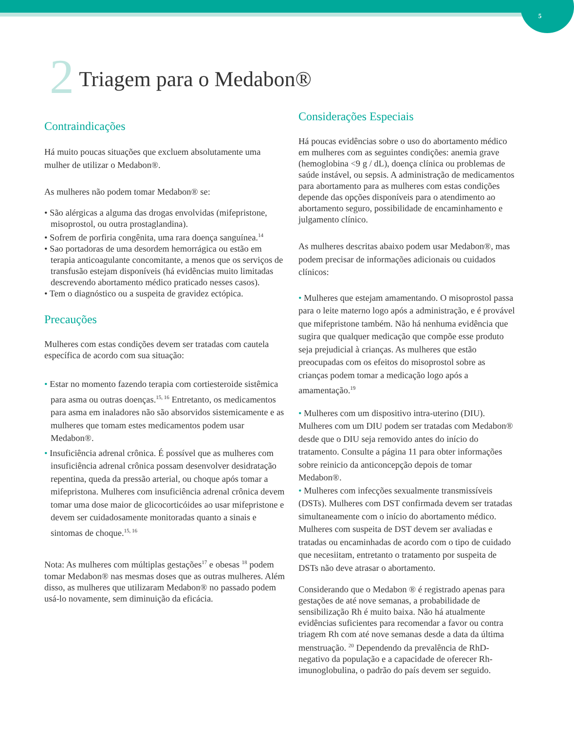5
2 Triagem para o Medabon®
Contraindicações
Há muito poucas situações que excluem absolutamente uma mulher de utilizar o Medabon®.
As mulheres não podem tomar Medabon® se:
• São alérgicas a alguma das drogas envolvidas (mifepristone, misoprostol, ou outra prostaglandina).
• Sofrem de porfiria congênita, uma rara doença sanguínea.<sup>14</sup>
• Sao portadoras de uma desordem hemorrágica ou estão em terapia anticoagulante concomitante, a menos que os serviços de transfusão estejam disponíveis (há evidências muito limitadas descrevendo abortamento médico praticado nesses casos).
• Tem o diagnóstico ou a suspeita de gravidez ectópica.
Precauções
Mulheres com estas condições devem ser tratadas com cautela específica de acordo com sua situação:
• Estar no momento fazendo terapia com cortiesteroide sistêmica para asma ou outras doenças.<sup>15, 16</sup> Entretanto, os medicamentos para asma em inaladores não são absorvidos sistemicamente e as mulheres que tomam estes medicamentos podem usar Medabon®.
• Insuficiência adrenal crônica. É possível que as mulheres com insuficiência adrenal crônica possam desenvolver desidratação repentina, queda da pressão arterial, ou choque após tomar a mifepristona. Mulheres com insuficiência adrenal crônica devem tomar uma dose maior de glicocorticóides ao usar mifepristone e devem ser cuidadosamente monitoradas quanto a sinais e sintomas de choque.<sup>15, 16</sup>
Nota: As mulheres com múltiplas gestações<sup>17</sup> e obesas <sup>18</sup> podem tomar Medabon® nas mesmas doses que as outras mulheres. Além disso, as mulheres que utilizaram Medabon® no passado podem usá-lo novamente, sem diminuição da eficácia.
Considerações Especiais
Há poucas evidências sobre o uso do abortamento médico
em mulheres com as seguintes condições: anemia grave (hemoglobina <9 g / dL), doença clínica ou problemas de saúde instável, ou sepsis. A administração de medicamentos para abortamento para as mulheres com estas condições depende das opções disponíveis para o atendimento ao abortamento seguro, possibilidade de encaminhamento e julgamento clínico.
As mulheres descritas abaixo podem usar Medabon®, mas podem precisar de informações adicionais ou cuidados clínicos:
• Mulheres que estejam amamentando. O misoprostol passa para o leite materno logo após a administração, e é provável que mifepristone também. Não há nenhuma evidência que sugira que qualquer medicação que compõe esse produto seja prejudicial à crianças. As mulheres que estão preocupadas com os efeitos do misoprostol sobre as crianças podem tomar a medicação logo após a amamentação.<sup>19</sup>
• Mulheres com um dispositivo intra-uterino (DIU). Mulheres com um DIU podem ser tratadas com Medabon® desde que o DIU seja removido antes do início do tratamento. Consulte a página 11 para obter informações sobre reinicio da anticoncepção depois de tomar Medabon®.
• Mulheres com infecções sexualmente transmissíveis (DSTs). Mulheres com DST confirmada devem ser tratadas simultaneamente com o início do abortamento médico. Mulheres com suspeita de DST devem ser avaliadas e tratadas ou encaminhadas de acordo com o tipo de cuidado que necesiitam, entretanto o tratamento por suspeita de DSTs não deve atrasar o abortamento.
Considerando que o Medabon ® é registrado apenas para gestações de até nove semanas, a probabilidade de sensibilização Rh é muito baixa. Não há atualmente evidências suficientes para recomendar a favor ou contra triagem Rh com até nove semanas desde a data da última menstruação. <sup>20</sup> Dependendo da prevalência de RhD-negativo da população e a capacidade de oferecer Rh-imunoglobulina, o padrão do país devem ser seguido.